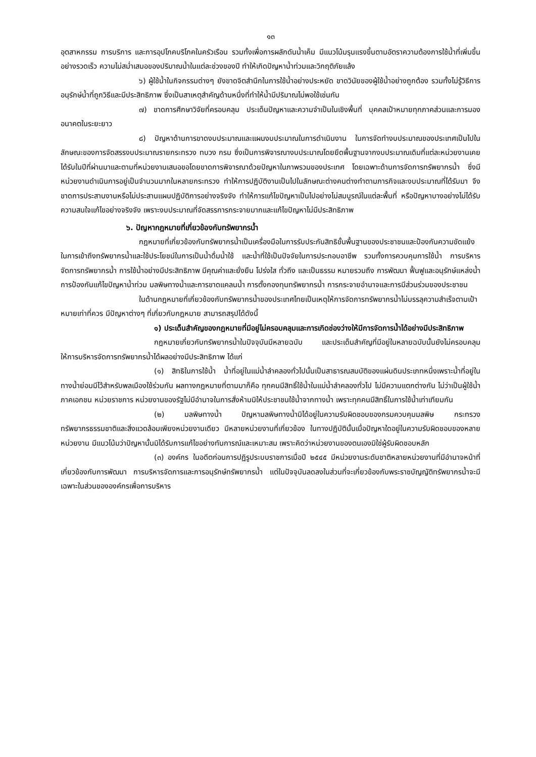๑๓
อุตสาหกรรม การบริการ และการอุปโภคบริโภคในครัวเรือน รวมทั้งเพื่อการผลักดันน้ำเค็ม มีแนวโน้มรุนแรงขึ้นตามอัตราความต้องการใช้น้ำที่เพิ่มขึ้นอย่างรวดเร็ว ความไม่สม่ำเสมอของปริมาณน้ำในแต่ละช่วงของปี ทำให้เกิดปัญหาน้ำท่วมและวิกฤติภัยแล้ง
๖) ผู้ใช้น้ำในกิจกรรมต่างๆ ยังขาดจิตสำนึกในการใช้น้ำอย่างประหยัด ขาดวินัยของผู้ใช้น้ำอย่างถูกต้อง รวมทั้งไม่รู้วิธีการอนุรักษ์น้ำที่ถูกวิธีและมีประสิทธิภาพ ซึ่งเป็นสาเหตุสำคัญด้านหนึ่งที่ทำให้น้ำมีปริมาณไม่พอใช้เช่นกัน
๗) ขาดการศึกษาวิจัยที่ครอบคลุม ประเด็นปัญหาและความจำเป็นในเชิงพื้นที่ บุคคลเป้าหมายทุกภาคส่วนและการมองอนาคตในระยะยาว
๘) ปัญหาด้านการขาดงบประมาณและแผนงบประมาณในการดำเนินงาน ในการจัดทำงบประมาณของประเทศเป็นไปในลักษณะของการจัดสรรงบประมาณรายกระทรวง ทบวง กรม ซึ่งเป็นการพิจารณางบประมาณโดยยึดพื้นฐานจากงบประมาณเดิมที่แต่ละหน่วยงานเคยได้รับในปีที่ผ่านมาและตามที่หน่วยงานเสนอขอโดยขาดการพิจารณาด้วยปัญหาในภาพรวมของประเทศ โดยเฉพาะด้านการจัดการทรัพยากรน้ำ ซึ่งมีหน่วยงานดำเนินการอยู่เป็นจำนวนมากในหลายกระทรวง ทำให้การปฏิบัติงานเป็นไปในลักษณะต่างคนต่างทำตามภารกิจและงบประมาณที่ได้รับมา จึงขาดการประสานงานหรือไม่ประสานแผนปฏิบัติการอย่างจริงจัง ทำให้การแก้ไขปัญหาเป็นไปอย่างไม่สมบูรณ์ในแต่ละพื้นที่ หรือปัญหาบางอย่างไม่ได้รับความสนใจแก้ไขอย่างจริงจัง เพราะงบประมาณที่จัดสรรการกระจายมากและแก้ไขปัญหาไม่มีประสิทธิภาพ
๖. ปัญหากฎหมายที่เกี่ยวข้องกับทรัพยากรน้ำ
กฎหมายที่เกี่ยวข้องกับทรัพยากรน้ำเป็นเครื่องมือในการรับประกันสิทธิขั้นพื้นฐานของประชาชนและป้องกันความขัดแย้งในการเข้าถึงทรัพยากรน้ำและใช้ประโยชน์ในการเป็นน้ำดื่มน้ำใช้ และน้ำที่ใช้เป็นปัจจัยในการประกอบอาชีพ รวมทั้งการควบคุมการใช้น้ำ การบริหารจัดการทรัพยากรน้ำ การใช้น้ำอย่างมีประสิทธิภาพ มีคุณค่าและยั่งยืน โปร่งใส ทั่วถึง และเป็นธรรม หมายรวมถึง การพัฒนา ฟื้นฟูและอนุรักษ์แหล่งน้ำ การป้องกันแก้ไขปัญหาน้ำท่วม มลพิษทางน้ำและการขาดแคลนน้ำ การตั้งกองทุนทรัพยากรน้ำ การกระจายอำนาจและการมีส่วนร่วมของประชาชน
ในด้านกฎหมายที่เกี่ยวข้องกับทรัพยากรน้ำของประเทศไทยเป็นเหตุให้การจัดการทรัพยากรน้ำไม่บรรลุความสำเร็จตามเป้าหมายเท่าที่ควร มีปัญหาต่างๆ ที่เกี่ยวกับกฎหมาย สามารถสรุปได้ดังนี้
๑) ประเด็นสำคัญของกฎหมายที่มีอยู่ไม่ครอบคลุมและการเกิดช่องว่างให้มีการจัดการน้ำได้อย่างมีประสิทธิภาพ
กฎหมายเกี่ยวกับทรัพยากรน้ำในปัจจุบันมีหลายฉบับ และประเด็นสำคัญที่มีอยู่ในหลายฉบับนั้นยังไม่ครอบคลุมให้การบริหารจัดการทรัพยากรน้ำได้ผลอย่างมีประสิทธิภาพ ได้แก่
(๑) สิทธิในการใช้น้ำ น้ำที่อยู่ในแม่น้ำลำคลองทั่วไปนั้นเป็นสาธารณสมบัติของแผ่นดินประเภทหนึ่งเพราะน้ำที่อยู่ในทางน้ำย่อมมีไว้สำหรับพลเมืองใช้ร่วมกัน ผลทางกฎหมายที่ตามมาก็คือ ทุกคนมีสิทธิ์ใช้น้ำในแม่น้ำลำคลองทั่วไป ไม่มีความแตกต่างกัน ไม่ว่าเป็นผู้ใช้น้ำภาคเอกชน หน่วยราชการ หน่วยงานของรัฐไม่มีอำนาจในการสั่งห้ามมิให้ประชาชนใช้น้ำจากทางน้ำ เพราะทุกคนมีสิทธิ์ในการใช้น้ำเท่าเทียมกัน
(๒) มลพิษทางน้ำ ปัญหามลพิษทางน้ำมิได้อยู่ในความรับผิดชอบของกรมควบคุมมลพิษ กระทรวงทรัพยากรธรรมชาติและสิ่งแวดล้อมเพียงหน่วยงานเดียว มีหลายหน่วยงานที่เกี่ยวข้อง ในทางปฏิบัตินั้นเมื่อปัญหาใดอยู่ในความรับผิดชอบของหลายหน่วยงาน มีแนวโน้มว่าปัญหานั้นมิได้รับการแก้ไขอย่างทันการณ์และเหมาะสม เพราะคิดว่าหน่วยงานของตนเองมิใช่ผู้รับผิดชอบหลัก
(๓) องค์กร ในอดีตก่อนการปฏิรูประบบราชการเมื่อปี ๒๕๔๕ มีหน่วยงานระดับชาติหลายหน่วยงานที่มีอำนาจหน้าที่เกี่ยวข้องกับการพัฒนา การบริหารจัดการและการอนุรักษ์ทรัพยากรน้ำ แต่ในปัจจุบันลดลงในส่วนที่จะเกี่ยวข้องกับพระราชบัญญัติทรัพยากรน้ำจะมีเฉพาะในส่วนขององค์กรเพื่อการบริหาร